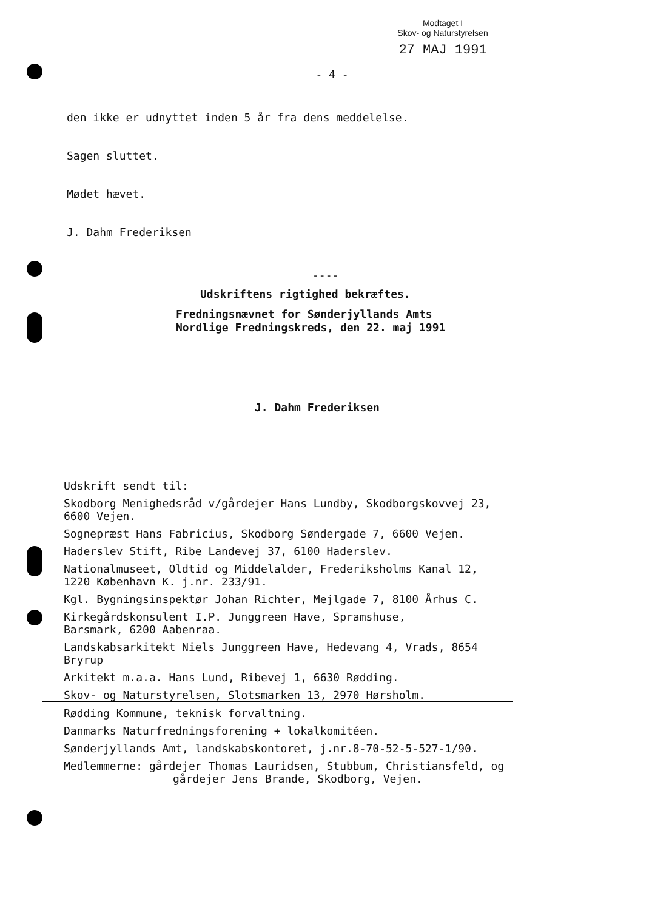Modtaget I
Skov- og Naturstyrelsen
27 MAJ 1991
- 4 -
den ikke er udnyttet inden 5 år fra dens meddelelse.
Sagen sluttet.
Mødet hævet.
J. Dahm Frederiksen
----
Udskriftens rigtighed bekræftes.
Fredningsnævnet for Sønderjyllands Amts
Nordlige Fredningskreds, den 22. maj 1991
J. Dahm Frederiksen
Udskrift sendt til:
Skodborg Menighedsråd v/gårdejer Hans Lundby, Skodborgskovvej 23,
6600 Vejen.
Sognepræst Hans Fabricius, Skodborg Søndergade 7, 6600 Vejen.
Haderslev Stift, Ribe Landevej 37, 6100 Haderslev.
Nationalmuseet, Oldtid og Middelalder, Frederiksholms Kanal 12,
1220 København K. j.nr. 233/91.
Kgl. Bygningsinspektør Johan Richter, Mejlgade 7, 8100 Århus C.
Kirkegårdskonsulent I.P. Junggreen Have, Spramshuse,
Barsmark, 6200 Aabenraa.
Landskabsarkitekt Niels Junggreen Have, Hedevang 4, Vrads, 8654
Bryrup
Arkitekt m.a.a. Hans Lund, Ribevej 1, 6630 Rødding.
Skov- og Naturstyrelsen, Slotsmarken 13, 2970 Hørsholm.
Rødding Kommune, teknisk forvaltning.
Danmarks Naturfredningsforening + lokalkomitéen.
Sønderjyllands Amt, landskabskontoret, j.nr.8-70-52-5-527-1/90.
Medlemmerne: gårdejer Thomas Lauridsen, Stubbum, Christiansfeld, og
gårdejer Jens Brande, Skodborg, Vejen.